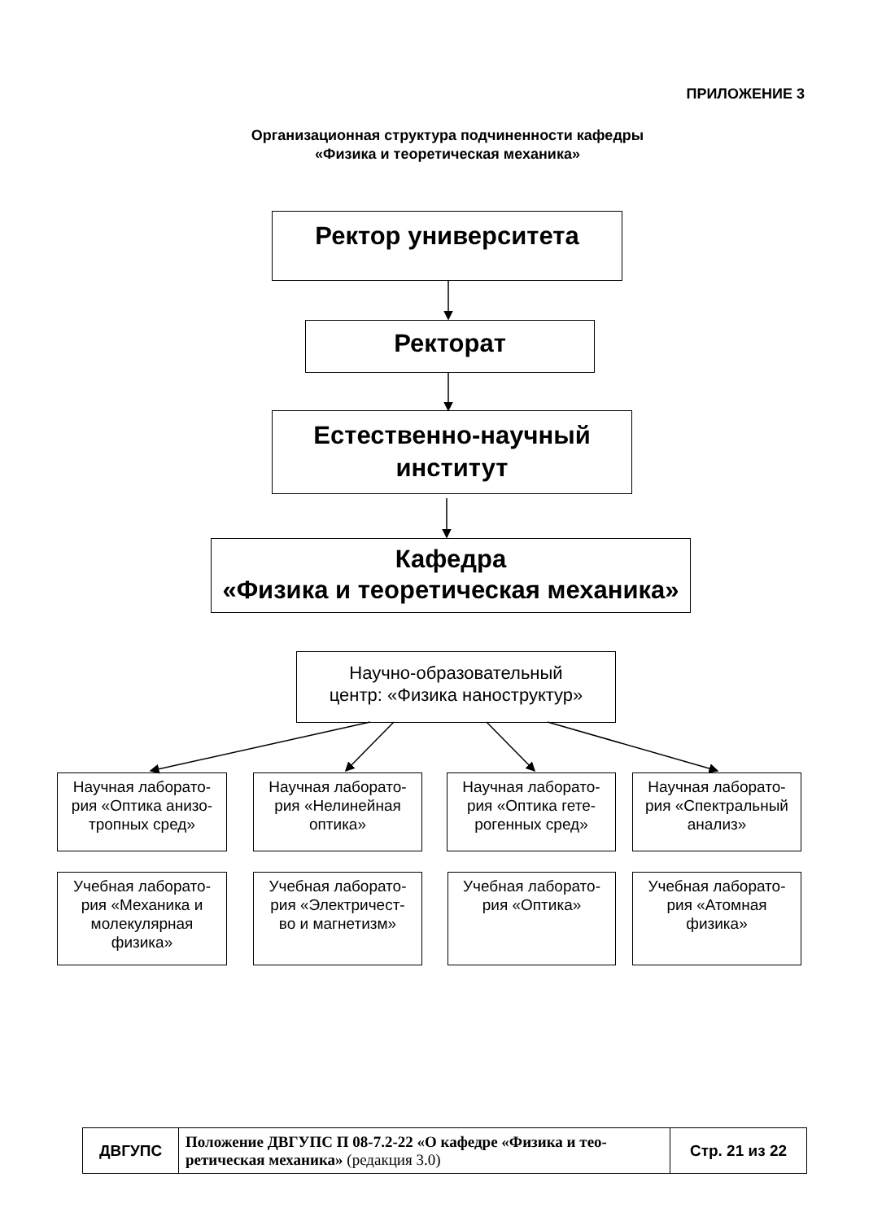ПРИЛОЖЕНИЕ 3
Организационная структура подчиненности кафедры
«Физика и теоретическая механика»
Ректор университета
Ректорат
Естественно-научный
институт
Кафедра
«Физика и теоретическая механика»
Научно-образовательный
центр: «Физика наноструктур»
Научная лаборато-
рия «Оптика анизо-
тропных сред»
Научная лаборато-
рия «Нелинейная
оптика»
Научная лаборато-
рия «Оптика гете-
рогенных сред»
Научная лаборато-
рия «Спектральный
анализ»
Учебная лаборато-
рия «Механика и
молекулярная
физика»
Учебная лаборато-
рия «Электричест-
во и магнетизм»
Учебная лаборато-
рия «Оптика»
Учебная лаборато-
рия «Атомная
физика»
| ДВГУПС | Положение ДВГУПС П 08-7.2-22 «О кафедре «Физика и тео-ретическая механика» (редакция 3.0) | Стр. 21 из 22 |